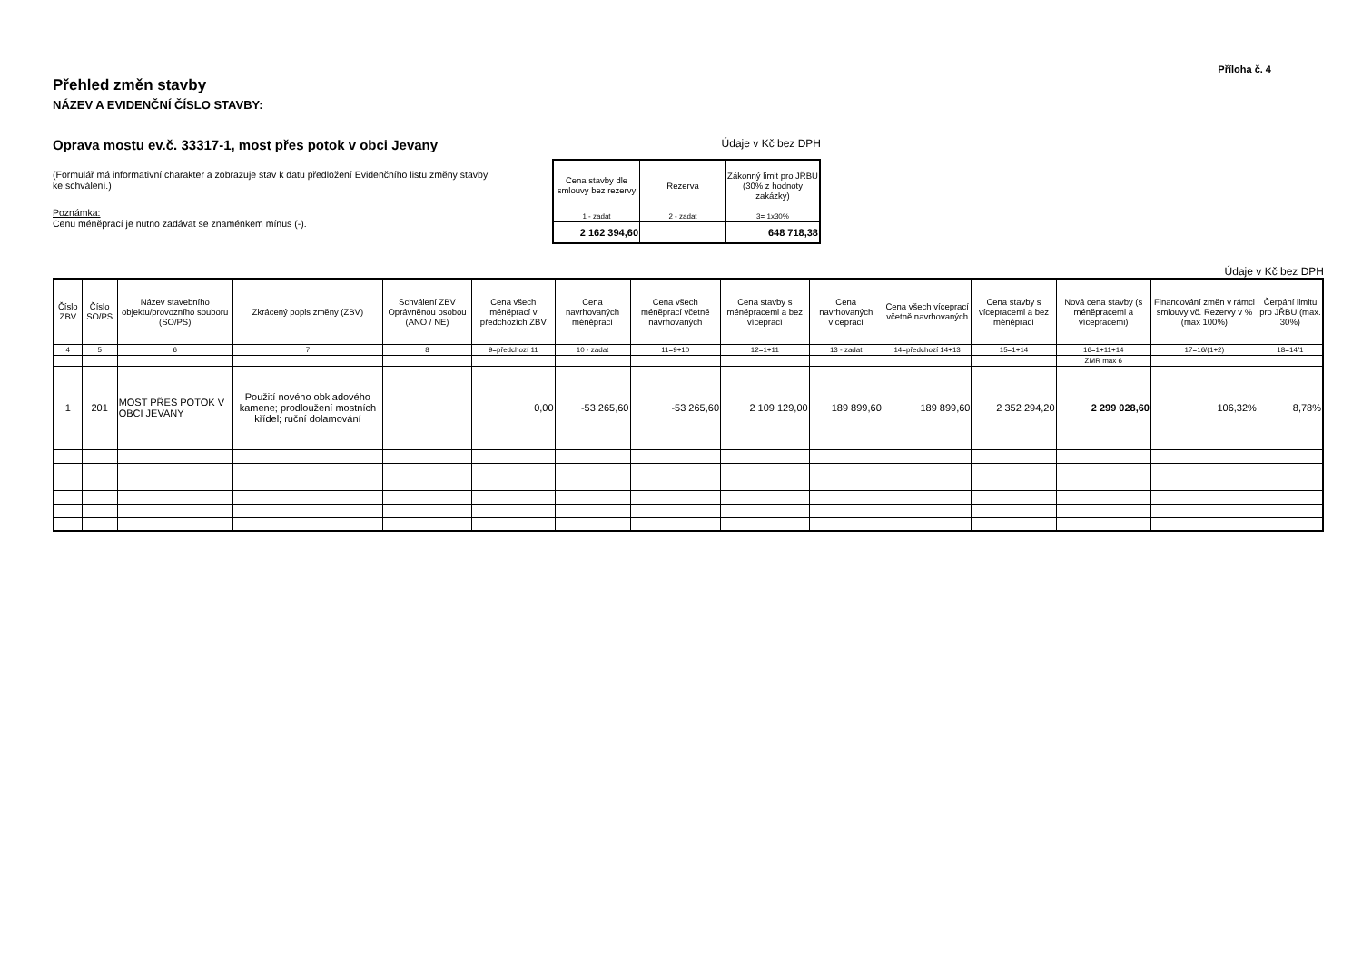Příloha č. 4
Přehled změn stavby
NÁZEV A EVIDENČNÍ ČÍSLO STAVBY:
Oprava mostu ev.č. 33317-1, most přes potok v obci Jevany
(Formulář má informativní charakter a zobrazuje stav k datu předložení Evidenčního listu změny stavby ke schválení.)
Poznámka:
Cenu méněprací je nutno zadávat se znaménkem mínus (-).
Údaje v Kč bez DPH
| Cena stavby dle smlouvy bez rezervy | Rezerva | Zákonný limit pro JŘBU (30% z hodnoty zakázky) |
| 1 - zadat | 2 - zadat | 3= 1x30% |
| 2 162 394,60 | | 648 718,38 |
Údaje v Kč bez DPH
| Číslo ZBV | Číslo SO/PS | Název stavebního objektu/provozního souboru (SO/PS) | Zkrácený popis změny (ZBV) | Schválení ZBV Oprávněnou osobou (ANO / NE) | Cena všech méněprací v předchozích ZBV | Cena navrhovaných méněprací | Cena všech méněprací včetně navrhovaných | Cena stavby s méněpracemi a bez víceprací | Cena navrhovaných víceprací | Cena všech víceprací včetně navrhovaných | Cena stavby s vícepracemi a bez méněprací | Nová cena stavby (s méněpracemi a vícepracemi) | Financování změn v rámci smlouvy vč. Rezervy v % (max 100%) | Čerpání limitu pro JŘBU (max. 30%) |
| --- | --- | --- | --- | --- | --- | --- | --- | --- | --- | --- | --- | --- | --- | --- |
| 4 | 5 | 6 | 7 | 8 | 9=předchozí 11 | 10 - zadat | 11=9+10 | 12=1+11 | 13 - zadat | 14=předchozí 14+13 | 15=1+14 | 16=1+11+14 | 17=16/(1+2) | 18=14/1 |
| | | | | | | | | | | | | ZMR max 6 | | |
| 1 | 201 | MOST PŘES POTOK V OBCI JEVANY | Použití nového obkladového kamene; prodloužení mostních křídel; ruční dolamování | | 0,00 | -53 265,60 | -53 265,60 | 2 109 129,00 | 189 899,60 | 189 899,60 | 2 352 294,20 | 2 299 028,60 | 106,32% | 8,78% |